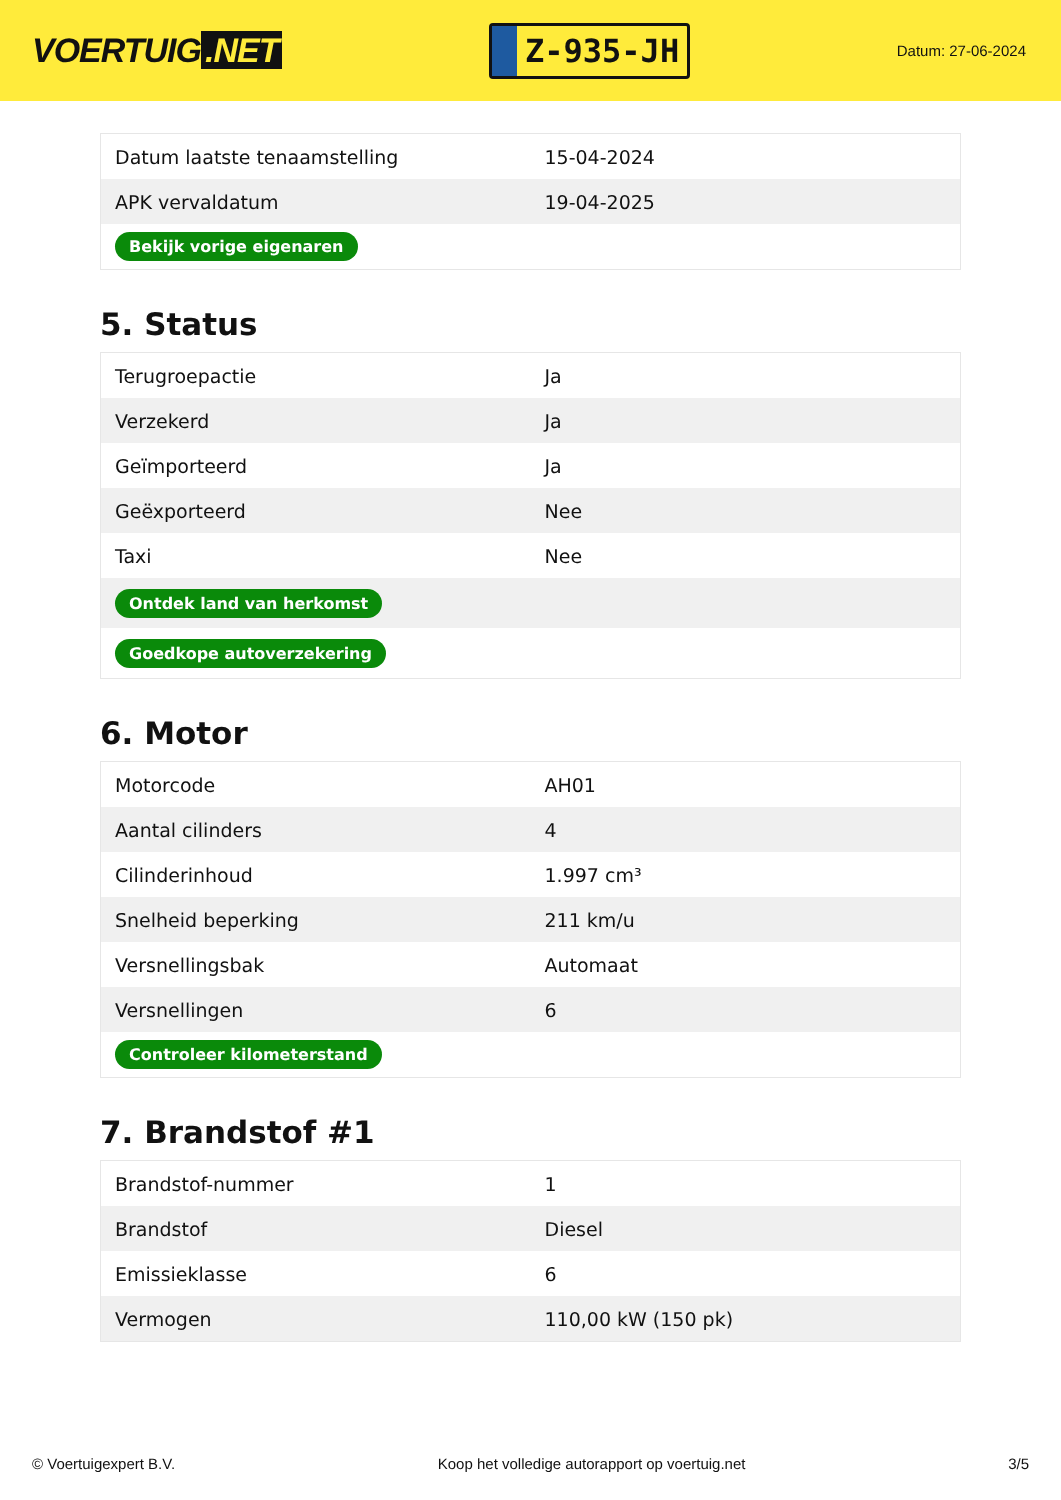VOERTUIG.NET
Z-935-JH
Datum: 27-06-2024
| Datum laatste tenaamstelling | 15-04-2024 |
| APK vervaldatum | 19-04-2025 |
| Bekijk vorige eigenaren | |
5. Status
| Terugroepactie | Ja |
| Verzekerd | Ja |
| Geïmporteerd | Ja |
| Geëxporteerd | Nee |
| Taxi | Nee |
| Ontdek land van herkomst | |
| Goedkope autoverzekering | |
6. Motor
| Motorcode | AH01 |
| Aantal cilinders | 4 |
| Cilinderinhoud | 1.997 cm³ |
| Snelheid beperking | 211 km/u |
| Versnellingsbak | Automaat |
| Versnellingen | 6 |
| Controleer kilometerstand | |
7. Brandstof #1
| Brandstof-nummer | 1 |
| Brandstof | Diesel |
| Emissieklasse | 6 |
| Vermogen | 110,00 kW (150 pk) |
© Voertuigexpert B.V. Koop het volledige autorapport op voertuig.net 3/5